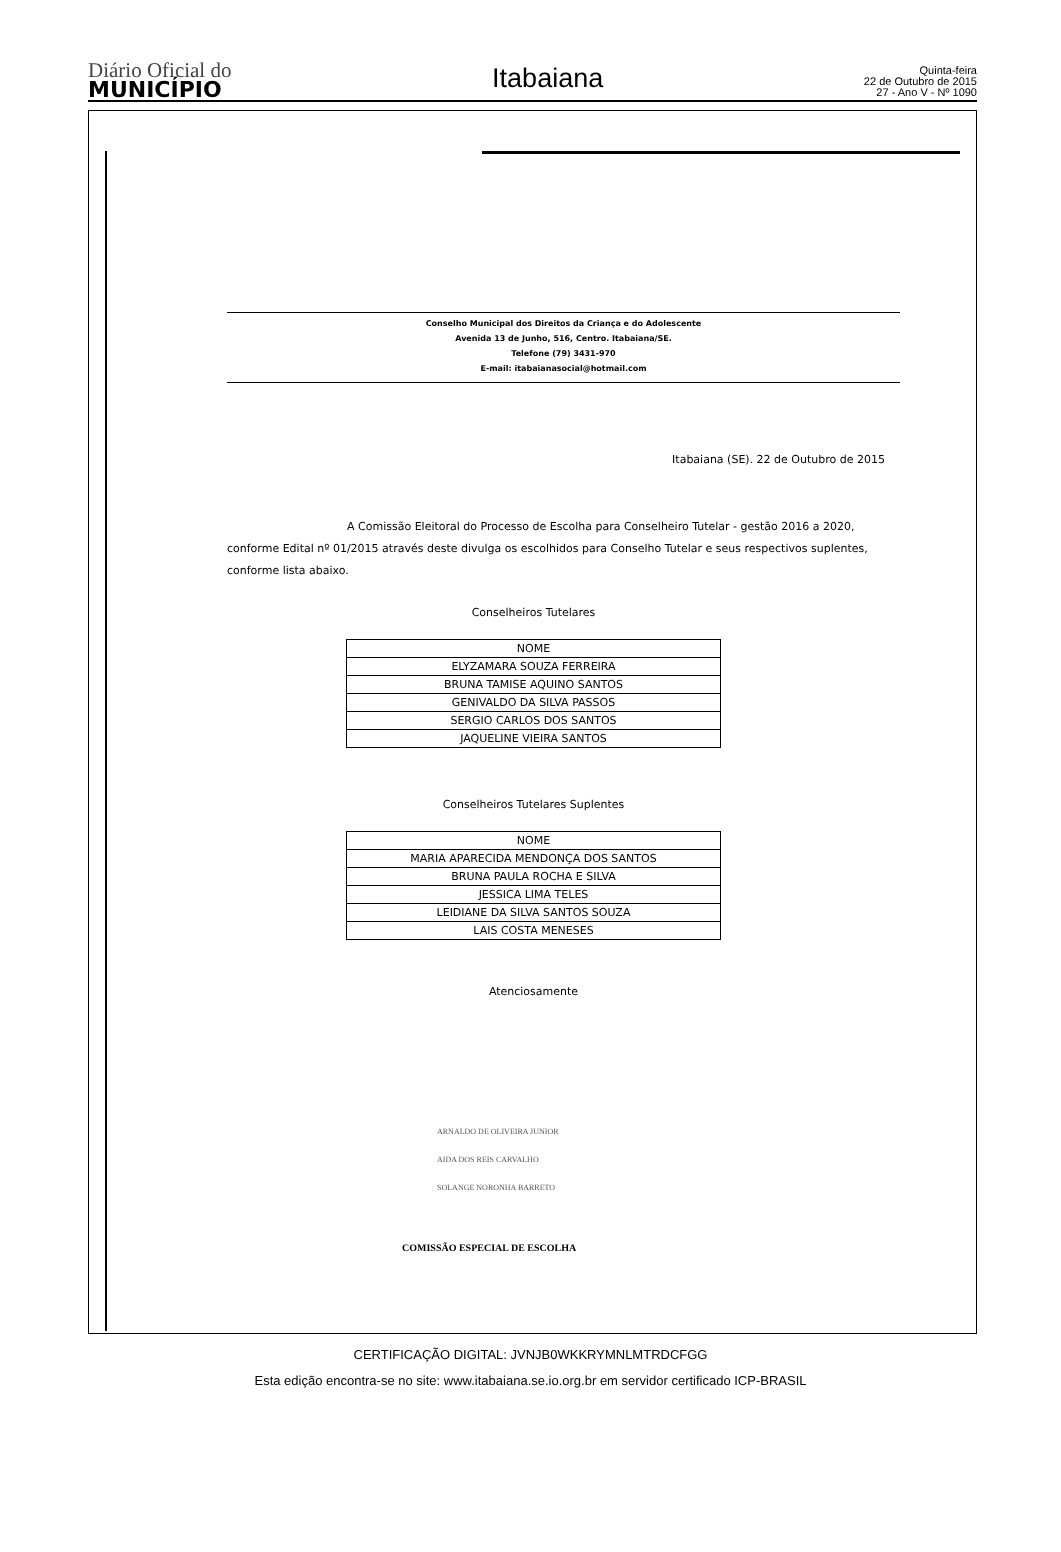Diário Oficial do
MUNICÍPIO
Itabaiana
Quinta-feira
22 de Outubro de 2015
27 - Ano V - Nº 1090
Conselho Municipal dos Direitos da Criança e do Adolescente
Avenida 13 de Junho, 516, Centro. Itabaiana/SE.
Telefone (79) 3431-970
E-mail: itabaianasocial@hotmail.com
Itabaiana (SE). 22 de Outubro de 2015
A Comissão Eleitoral do Processo de Escolha para Conselheiro Tutelar - gestão 2016 a 2020, conforme Edital nº 01/2015 através deste divulga os escolhidos para Conselho Tutelar e seus respectivos suplentes, conforme lista abaixo.
Conselheiros Tutelares
| NOME |
| --- |
| ELYZAMARA SOUZA FERREIRA |
| BRUNA TAMISE AQUINO SANTOS |
| GENIVALDO DA SILVA PASSOS |
| SERGIO CARLOS DOS SANTOS |
| JAQUELINE VIEIRA SANTOS |
Conselheiros Tutelares Suplentes
| NOME |
| --- |
| MARIA APARECIDA MENDONÇA DOS SANTOS |
| BRUNA PAULA ROCHA E SILVA |
| JESSICA LIMA TELES |
| LEIDIANE DA SILVA SANTOS SOUZA |
| LAIS COSTA MENESES |
Atenciosamente
ARNALDO DE OLIVEIRA JUNIOR
AIDA DOS REIS CARVALHO
SOLANGE NORONHA BARRETO
COMISSÃO ESPECIAL DE ESCOLHA
CERTIFICAÇÃO DIGITAL: JVNJB0WKKRYMNLMTRDCFGG
Esta edição encontra-se no site: www.itabaiana.se.io.org.br em servidor certificado ICP-BRASIL